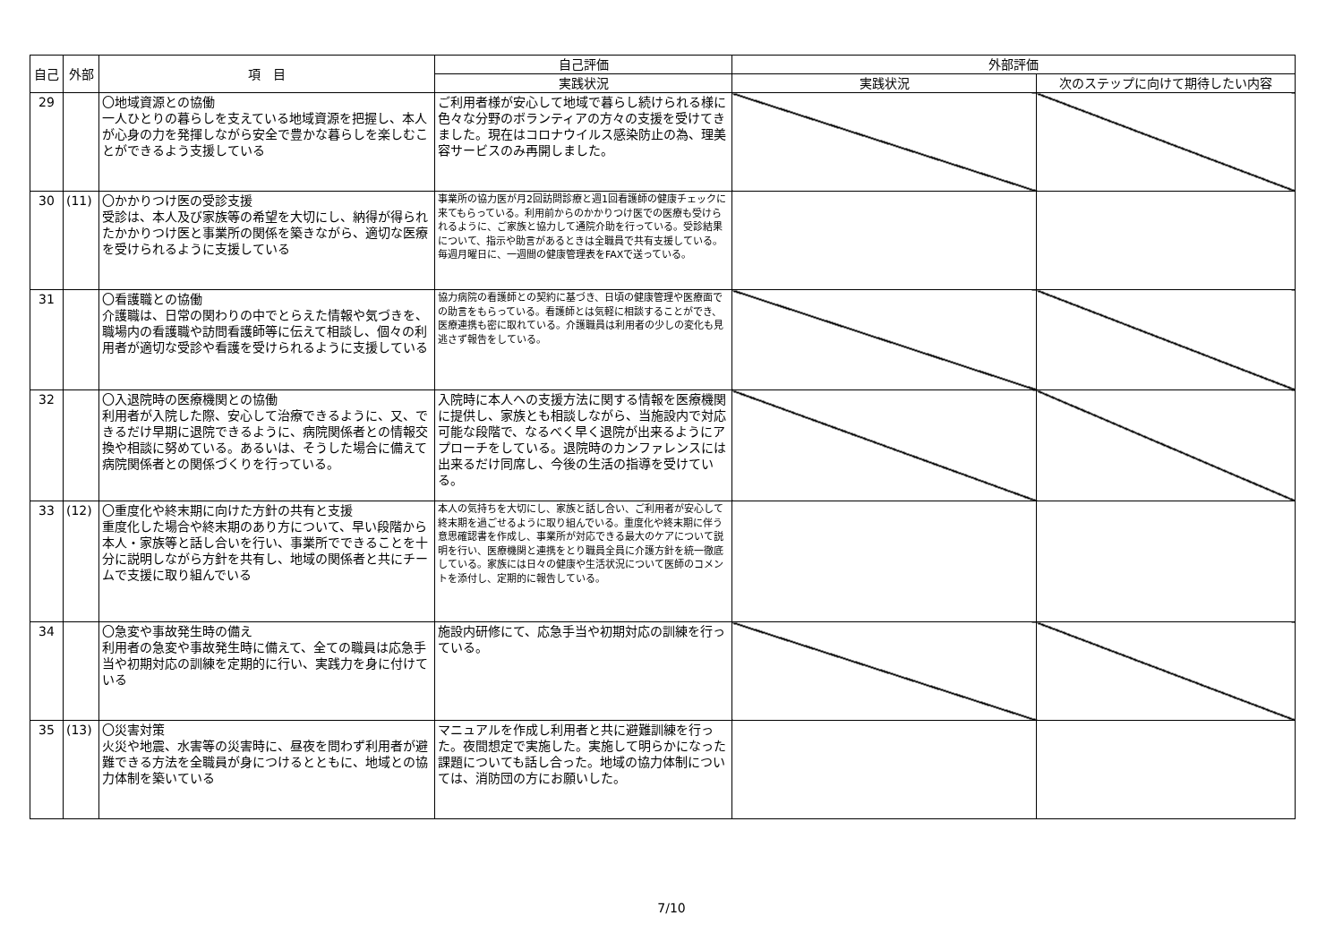| 自己 | 外部 | 項 目 | 自己評価 | 外部評価 | |
| --- | --- | --- | --- | --- | --- |
| | | | 実践状況 | 実践状況 | 次のステップに向けて期待したい内容 |
| 29 | | 〇地域資源との協働 一人ひとりの暮らしを支えている地域資源を把握し、本人が心身の力を発揮しながら安全で豊かな暮らしを楽しむことができるよう支援している | ご利用者様が安心して地域で暮らし続けられる様に色々な分野のボランティアの方々の支援を受けてきました。現在はコロナウイルス感染防止の為、理美容サービスのみ再開しました。 | | |
| 30 | (11) | 〇かかりつけ医の受診支援 受診は、本人及び家族等の希望を大切にし、納得が得られたかかりつけ医と事業所の関係を築きながら、適切な医療を受けられるように支援している | 事業所の協力医が月2回訪問診療と週1回看護師の健康チェックに来てもらっている。利用前からのかかりつけ医での医療も受けられるように、ご家族と協力して通院介助を行っている。受診結果について、指示や助言があるときは全職員で共有支援している。毎週月曜日に、一週間の健康管理表をFAXで送っている。 | | |
| 31 | | 〇看護職との協働 介護職は、日常の関わりの中でとらえた情報や気づきを、職場内の看護職や訪問看護師等に伝えて相談し、個々の利用者が適切な受診や看護を受けられるように支援している | 協力病院の看護師との契約に基づき、日頃の健康管理や医療面での助言をもらっている。看護師とは気軽に相談することができ、医療連携も密に取れている。介護職員は利用者の少しの変化も見逃さず報告をしている。 | | |
| 32 | | 〇入退院時の医療機関との協働 利用者が入院した際、安心して治療できるように、又、できるだけ早期に退院できるように、病院関係者との情報交換や相談に努めている。あるいは、そうした場合に備えて病院関係者との関係づくりを行っている。 | 入院時に本人への支援方法に関する情報を医療機関に提供し、家族とも相談しながら、当施設内で対応可能な段階で、なるべく早く退院が出来るようにアプローチをしている。退院時のカンファレンスには出来るだけ同席し、今後の生活の指導を受けている。 | | |
| 33 | (12) | 〇重度化や終末期に向けた方針の共有と支援 重度化した場合や終末期のあり方について、早い段階から本人・家族等と話し合いを行い、事業所でできることを十分に説明しながら方針を共有し、地域の関係者と共にチームで支援に取り組んでいる | 本人の気持ちを大切にし、家族と話し合い、ご利用者が安心して終末期を過ごせるように取り組んでいる。重度化や終末期に伴う意思確認書を作成し、事業所が対応できる最大のケアについて説明を行い、医療機関と連携をとり職員全員に介護方針を統一徹底している。家族には日々の健康や生活状況について医師のコメントを添付し、定期的に報告している。 | | |
| 34 | | 〇急変や事故発生時の備え 利用者の急変や事故発生時に備えて、全ての職員は応急手当や初期対応の訓練を定期的に行い、実践力を身に付けている | 施設内研修にて、応急手当や初期対応の訓練を行っている。 | | |
| 35 | (13) | 〇災害対策 火災や地震、水害等の災害時に、昼夜を問わず利用者が避難できる方法を全職員が身につけるとともに、地域との協力体制を築いている | マニュアルを作成し利用者と共に避難訓練を行った。夜間想定で実施した。実施して明らかになった課題についても話し合った。地域の協力体制については、消防団の方にお願いした。 | | |
7/10